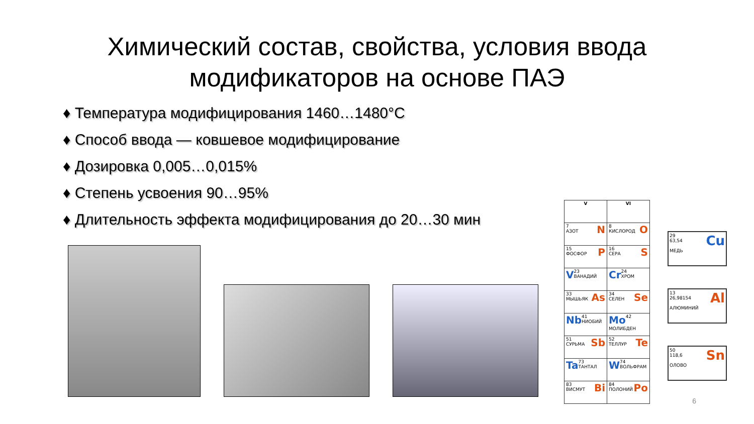Химический состав, свойства, условия ввода
модификаторов на основе ПАЭ
♦ Температура модифицирования 1460…1480°С
♦ Способ ввода — ковшевое модифицирование
♦ Дозировка 0,005…0,015%
♦ Степень усвоения 90…95%
♦ Длительность эффекта модифицирования до 20…30 мин
| V | VI |
| --- | --- |
| 7 N АЗОТ | 8 O КИСЛОРОД |
| 15 P ФОСФОР | 16 S СЕРА |
| V 23 ВАНАДИЙ | Cr 24 ХРОМ |
| 33 As МЫШЬЯК | 34 Se СЕЛЕН |
| Nb 41 НИОБИЙ | Mo 42 МОЛИБДЕН |
| 51 Sb СУРЬМА | 52 Te ТЕЛЛУР |
| Ta 73 ТАНТАЛ | W 74 ВОЛЬФРАМ |
| 83 Bi ВИСМУТ | 84 Po ПОЛОНИЙ |
29 Cu
63,54
МЕДЬ
13 Al
26,98154
АЛЮМИНИЙ
50 Sn
118,6
ОЛОВО
6